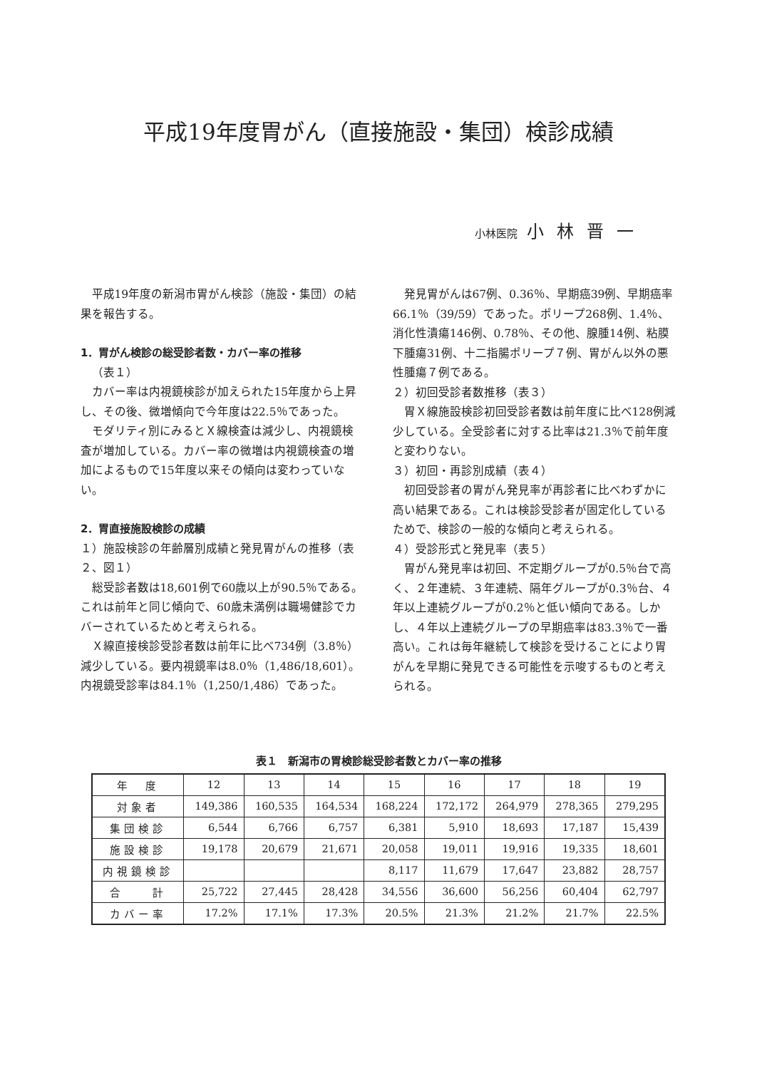平成19年度胃がん（直接施設・集団）検診成績
小林医院 小林晋一
平成19年度の新潟市胃がん検診（施設・集団）の結果を報告する。
1．胃がん検診の総受診者数・カバー率の推移
（表１）
カバー率は内視鏡検診が加えられた15年度から上昇し、その後、微増傾向で今年度は22.5％であった。
モダリティ別にみるとＸ線検査は減少し、内視鏡検査が増加している。カバー率の微増は内視鏡検査の増加によるもので15年度以来その傾向は変わっていない。
2．胃直接施設検診の成績
１）施設検診の年齢層別成績と発見胃がんの推移（表２、図１）
総受診者数は18,601例で60歳以上が90.5％である。これは前年と同じ傾向で、60歳未満例は職場健診でカバーされているためと考えられる。
Ｘ線直接検診受診者数は前年に比べ734例（3.8％）減少している。要内視鏡率は8.0％（1,486/18,601）。内視鏡受診率は84.1％（1,250/1,486）であった。
発見胃がんは67例、0.36％、早期癌39例、早期癌率66.1％（39/59）であった。ポリープ268例、1.4％、消化性潰瘍146例、0.78％、その他、腺腫14例、粘膜下腫瘍31例、十二指腸ポリープ７例、胃がん以外の悪性腫瘍７例である。
２）初回受診者数推移（表３）
胃Ｘ線施設検診初回受診者数は前年度に比べ128例減少している。全受診者に対する比率は21.3％で前年度と変わりない。
３）初回・再診別成績（表４）
初回受診者の胃がん発見率が再診者に比べわずかに高い結果である。これは検診受診者が固定化しているためで、検診の一般的な傾向と考えられる。
４）受診形式と発見率（表５）
胃がん発見率は初回、不定期グループが0.5％台で高く、２年連続、３年連続、隔年グループが0.3％台、４年以上連続グループが0.2％と低い傾向である。しかし、４年以上連続グループの早期癌率は83.3％で一番高い。これは毎年継続して検診を受けることにより胃がんを早期に発見できる可能性を示唆するものと考えられる。
表１　新潟市の胃検診総受診者数とカバー率の推移
| 年 度 | 12 | 13 | 14 | 15 | 16 | 17 | 18 | 19 |
| --- | --- | --- | --- | --- | --- | --- | --- | --- |
| 対象者 | 149,386 | 160,535 | 164,534 | 168,224 | 172,172 | 264,979 | 278,365 | 279,295 |
| 集団検診 | 6,544 | 6,766 | 6,757 | 6,381 | 5,910 | 18,693 | 17,187 | 15,439 |
| 施設検診 | 19,178 | 20,679 | 21,671 | 20,058 | 19,011 | 19,916 | 19,335 | 18,601 |
| 内視鏡検診 | | | | 8,117 | 11,679 | 17,647 | 23,882 | 28,757 |
| 合 計 | 25,722 | 27,445 | 28,428 | 34,556 | 36,600 | 56,256 | 60,404 | 62,797 |
| カバー率 | 17.2% | 17.1% | 17.3% | 20.5% | 21.3% | 21.2% | 21.7% | 22.5% |